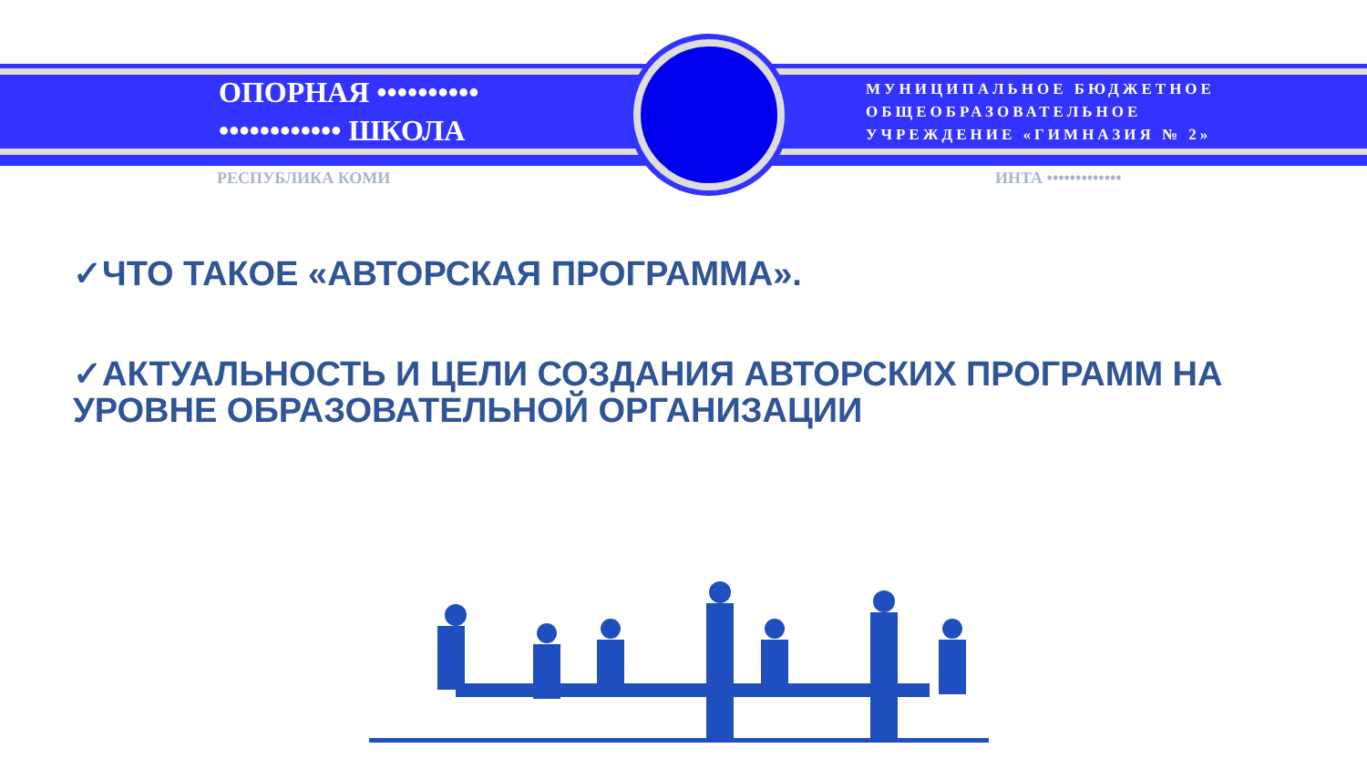ОПОРНАЯ ••••••••••
•••••••••••• ШКОЛА
МУНИЦИПАЛЬНОЕ БЮДЖЕТНОЕ
ОБЩЕОБРАЗОВАТЕЛЬНОЕ
УЧРЕЖДЕНИЕ «ГИМНАЗИЯ № 2»
РЕСПУБЛИКА КОМИ ИНТА •••••••••••••
✓ЧТО ТАКОЕ «АВТОРСКАЯ ПРОГРАММА».
✓АКТУАЛЬНОСТЬ И ЦЕЛИ СОЗДАНИЯ АВТОРСКИХ ПРОГРАММ НА УРОВНЕ ОБРАЗОВАТЕЛЬНОЙ ОРГАНИЗАЦИИ